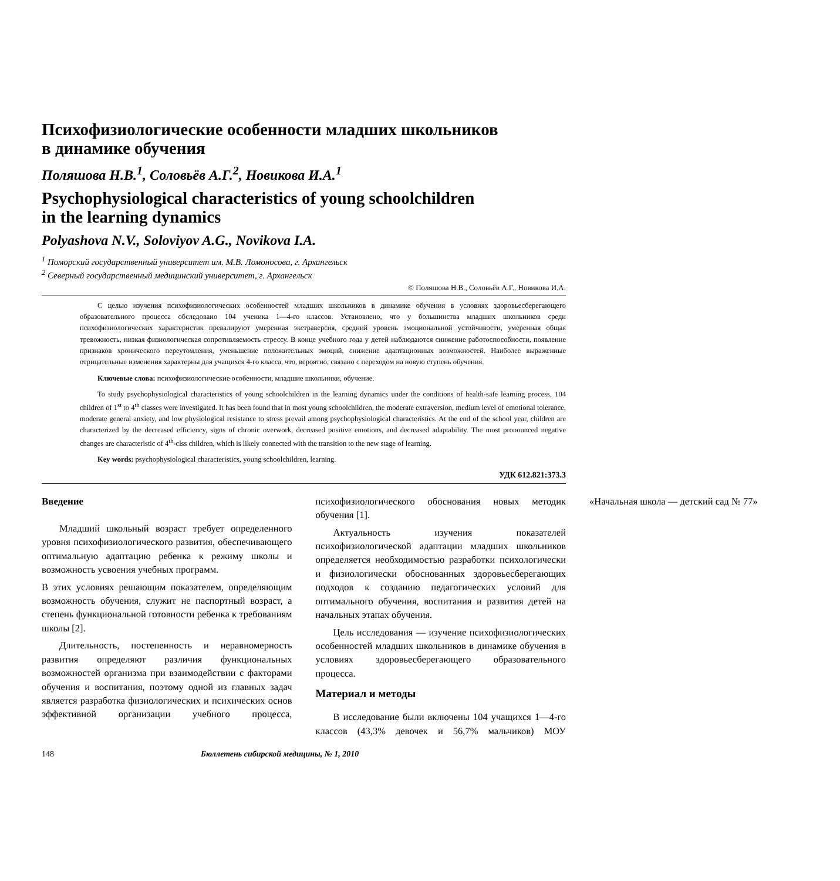Психофизиологические особенности младших школьников
в динамике обучения
Поляшова Н.В.<sup>1</sup>, Соловьёв А.Г.<sup>2</sup>, Новикова И.А.<sup>1</sup>
Psychophysiological characteristics of young schoolchildren
in the learning dynamics
Polyashova N.V., Soloviyov A.G., Novikova I.A.
<sup>1</sup> Поморский государственный университет им. М.В. Ломоносова, г. Архангельск
<sup>2</sup> Северный государственный медицинский университет, г. Архангельск
© Поляшова Н.В., Соловьёв А.Г., Новикова И.А.
С целью изучения психофизиологических особенностей младших школьников в динамике обучения в условиях здоровьесберегающего образовательного процесса обследовано 104 ученика 1—4-го классов. Установлено, что у большинства младших школьников среди психофизиологических характеристик превалируют умеренная экстраверсия, средний уровень эмоциональной устойчивости, умеренная общая тревожность, низкая физиологическая сопротивляемость стрессу. В конце учебного года у детей наблюдаются снижение работоспособности, появление признаков хронического переутомления, уменьшение положительных эмоций, снижение адаптационных возможностей. Наиболее выраженные отрицательные изменения характерны для учащихся 4-го класса, что, вероятно, связано с переходом на новую ступень обучения.
Ключевые слова: психофизиологические особенности, младшие школьники, обучение.
To study psychophysiological characteristics of young schoolchildren in the learning dynamics under the conditions of health-safe learning process, 104 children of 1<sup>st</sup> to 4<sup>th</sup> classes were investigated. It has been found that in most young schoolchildren, the moderate extraversion, medium level of emotional tolerance, moderate general anxiety, and low physiological resistance to stress prevail among psychophysiological characteristics. At the end of the school year, children are characterized by the decreased efficiency, signs of chronic overwork, decreased positive emotions, and decreased adaptability. The most pronounced negative changes are characteristic of 4<sup>th</sup>-clss children, which is likely connected with the transition to the new stage of learning.
Key words: psychophysiological characteristics, young schoolchildren, learning.
УДК 612.821:373.3
Введение
Младший школьный возраст требует определенного уровня психофизиологического развития, обеспечивающего оптимальную адаптацию ребенка к режиму школы и возможность усвоения учебных программ.
В этих условиях решающим показателем, определяющим возможность обучения, служит не паспортный возраст, а степень функциональной готовности ребенка к требованиям школы [2].
Длительность, постепенность и неравномерность развития определяют различия функциональных возможностей организма при взаимодействии с факторами обучения и воспитания, поэтому одной из главных задач является разработка физиологических и психических основ эффективной организации учебного процесса, психофизиологического обоснования новых методик обучения [1].
Актуальность изучения показателей психофизиологической адаптации младших школьников определяется необходимостью разработки психологически и физиологически обоснованных здоровьесберегающих подходов к созданию педагогических условий для оптимального обучения, воспитания и развития детей на начальных этапах обучения.
Цель исследования — изучение психофизиологических особенностей младших школьников в динамике обучения в условиях здоровьесберегающего образовательного процесса.
Материал и методы
В исследование были включены 104 учащихся 1—4-го классов (43,3% девочек и 56,7% мальчиков) МОУ «Начальная школа — детский сад № 77»
148 Бюллетень сибирской медицины, № 1, 2010